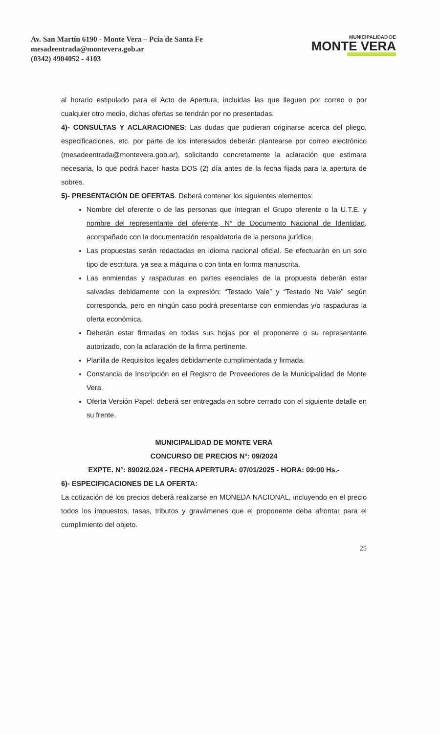Av. San Martín 6190 - Monte Vera – Pcia de Santa Fe
mesadeentrada@montevera.gob.ar
(0342) 4904052 - 4103
MUNICIPALIDAD DE
MONTE VERA
al horario estipulado para el Acto de Apertura, incluidas las que lleguen por correo o por cualquier otro medio, dichas ofertas se tendrán por no presentadas.
4)- CONSULTAS Y ACLARACIONES: Las dudas que pudieran originarse acerca del pliego, especificaciones, etc. por parte de los interesados deberán plantearse por correo electrónico (mesadeentrada@montevera.gob.ar), solicitando concretamente la aclaración que estimara necesaria, lo que podrá hacer hasta DOS (2) día antes de la fecha fijada para la apertura de sobres.
5)- PRESENTACIÓN DE OFERTAS. Deberá contener los siguientes elementos:
Nombre del oferente o de las personas que integran el Grupo oferente o la U.T.E. y nombre del representante del oferente, N° de Documento Nacional de Identidad, acompañado con la documentación respaldatoria de la persona jurídica.
Las propuestas serán redactadas en idioma nacional oficial. Se efectuarán en un solo tipo de escritura, ya sea a máquina o con tinta en forma manuscrita.
Las enmiendas y raspaduras en partes esenciales de la propuesta deberán estar salvadas debidamente con la expresión: “Testado Vale” y “Testado No Vale” según corresponda, pero en ningún caso podrá presentarse con enmiendas y/o raspaduras la oferta económica.
Deberán estar firmadas en todas sus hojas por el proponente o su representante autorizado, con la aclaración de la firma pertinente.
Planilla de Requisitos legales debidamente cumplimentada y firmada.
Constancia de Inscripción en el Registro de Proveedores de la Municipalidad de Monte Vera.
Oferta Versión Papel: deberá ser entregada en sobre cerrado con el siguiente detalle en su frente.
MUNICIPALIDAD DE MONTE VERA
CONCURSO DE PRECIOS N°: 09/2024
EXPTE. N°: 8902/2.024 - FECHA APERTURA: 07/01/2025 - HORA: 09:00 Hs.-
6)- ESPECIFICACIONES DE LA OFERTA:
La cotización de los precios deberá realizarse en MONEDA NACIONAL, incluyendo en el precio todos los impuestos, tasas, tributos y gravámenes que el proponente deba afrontar para el cumplimiento del objeto.
25